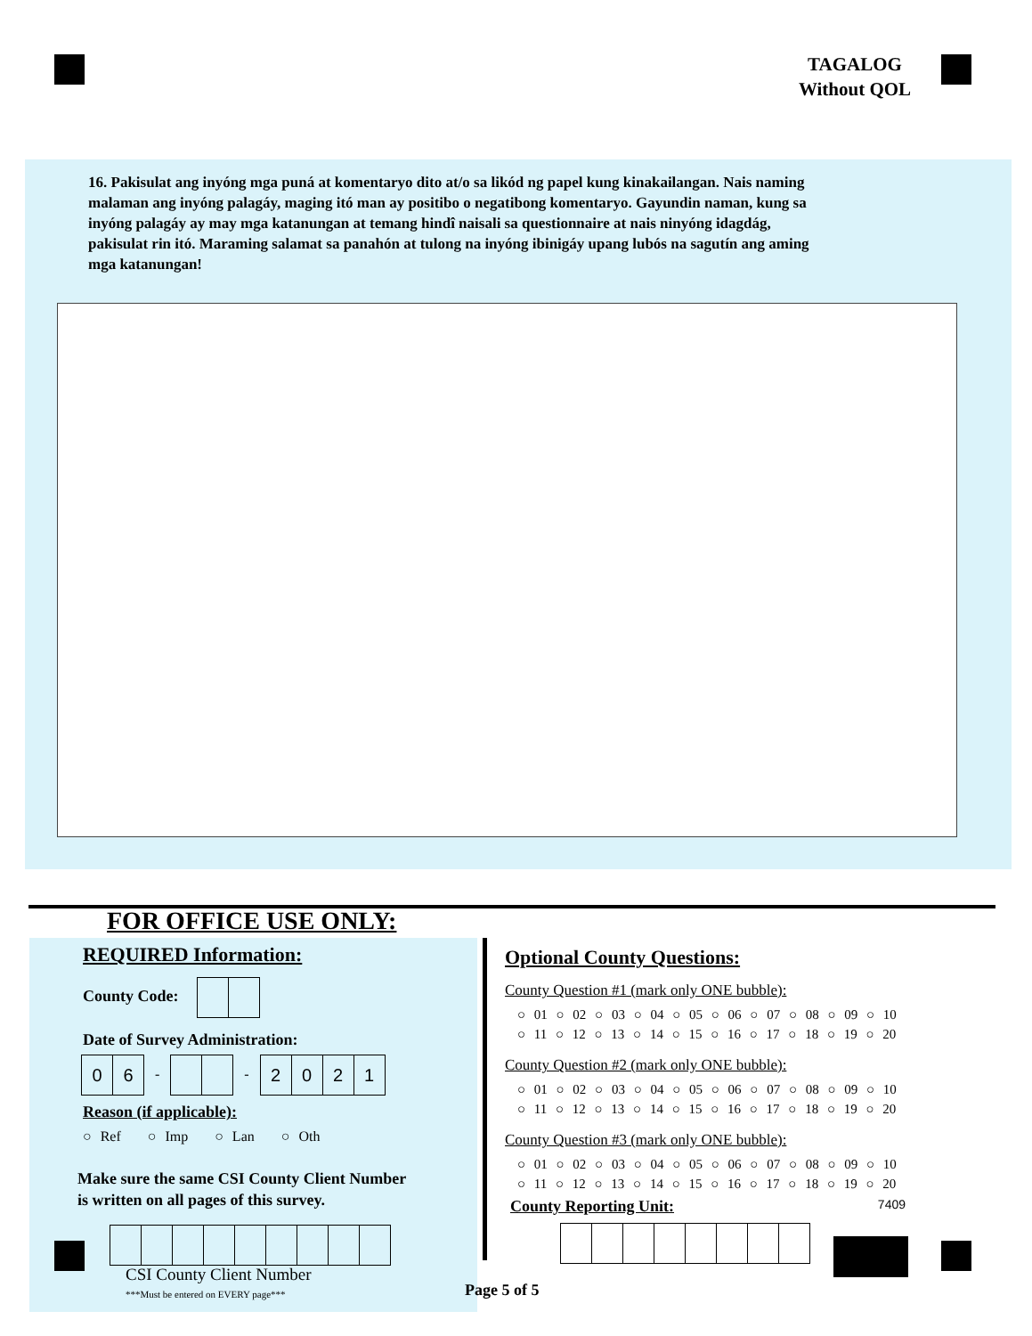TAGALOG
Without QOL
16. Pakisulat ang inyóng mga puná at komentaryo dito at/o sa likód ng papel kung kinakailangan. Nais naming malaman ang inyóng palagáy, maging itó man ay positibo o negatibong komentaryo. Gayundin naman, kung sa inyóng palagáy ay may mga katanungan at temang hindî naisali sa questionnaire at nais ninyóng idagdág, pakisulat rin itó. Maraming salamat sa panahón at tulong na inyóng ibinigáy upang lubós na sagutín ang aming mga katanungan!
FOR OFFICE USE ONLY:
REQUIRED Information:
County Code:
Date of Survey Administration:
06 - - 2021
Reason (if applicable):
○ Ref ○ Imp ○ Lan ○ Oth
Make sure the same CSI County Client Number
is written on all pages of this survey.
CSI County Client Number
***Must be entered on EVERY page***
Optional County Questions:
County Question #1 (mark only ONE bubble):
○ 01 ○ 02 ○ 03 ○ 04 ○ 05 ○ 06 ○ 07 ○ 08 ○ 09 ○ 10
○ 11 ○ 12 ○ 13 ○ 14 ○ 15 ○ 16 ○ 17 ○ 18 ○ 19 ○ 20
County Question #2 (mark only ONE bubble):
○ 01 ○ 02 ○ 03 ○ 04 ○ 05 ○ 06 ○ 07 ○ 08 ○ 09 ○ 10
○ 11 ○ 12 ○ 13 ○ 14 ○ 15 ○ 16 ○ 17 ○ 18 ○ 19 ○ 20
County Question #3 (mark only ONE bubble):
○ 01 ○ 02 ○ 03 ○ 04 ○ 05 ○ 06 ○ 07 ○ 08 ○ 09 ○ 10
○ 11 ○ 12 ○ 13 ○ 14 ○ 15 ○ 16 ○ 17 ○ 18 ○ 19 ○ 20
County Reporting Unit: 7409
Page 5 of 5